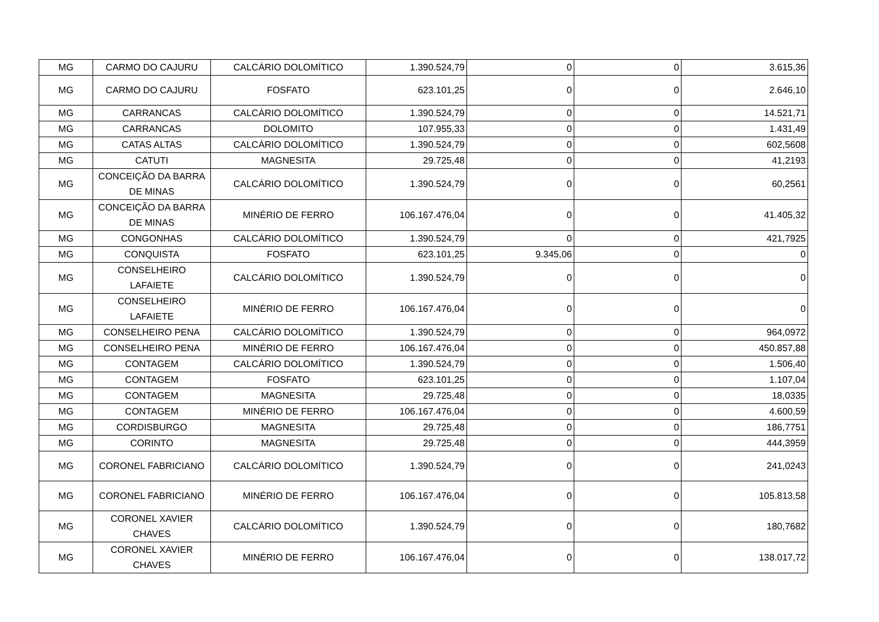| MG | CARMO DO CAJURU | CALCÁRIO DOLOMÍTICO | 1.390.524,79 | 0 | 0 | 3.615,36 |
| MG | CARMO DO CAJURU | FOSFATO | 623.101,25 | 0 | 0 | 2.646,10 |
| MG | CARRANCAS | CALCÁRIO DOLOMÍTICO | 1.390.524,79 | 0 | 0 | 14.521,71 |
| MG | CARRANCAS | DOLOMITO | 107.955,33 | 0 | 0 | 1.431,49 |
| MG | CATAS ALTAS | CALCÁRIO DOLOMÍTICO | 1.390.524,79 | 0 | 0 | 602,5608 |
| MG | CATUTI | MAGNESITA | 29.725,48 | 0 | 0 | 41,2193 |
| MG | CONCEIÇÃO DA BARRA DE MINAS | CALCÁRIO DOLOMÍTICO | 1.390.524,79 | 0 | 0 | 60,2561 |
| MG | CONCEIÇÃO DA BARRA DE MINAS | MINÉRIO DE FERRO | 106.167.476,04 | 0 | 0 | 41.405,32 |
| MG | CONGONHAS | CALCÁRIO DOLOMÍTICO | 1.390.524,79 | 0 | 0 | 421,7925 |
| MG | CONQUISTA | FOSFATO | 623.101,25 | 9.345,06 | 0 | 0 |
| MG | CONSELHEIRO LAFAIETE | CALCÁRIO DOLOMÍTICO | 1.390.524,79 | 0 | 0 | 0 |
| MG | CONSELHEIRO LAFAIETE | MINÉRIO DE FERRO | 106.167.476,04 | 0 | 0 | 0 |
| MG | CONSELHEIRO PENA | CALCÁRIO DOLOMÍTICO | 1.390.524,79 | 0 | 0 | 964,0972 |
| MG | CONSELHEIRO PENA | MINÉRIO DE FERRO | 106.167.476,04 | 0 | 0 | 450.857,88 |
| MG | CONTAGEM | CALCÁRIO DOLOMÍTICO | 1.390.524,79 | 0 | 0 | 1.506,40 |
| MG | CONTAGEM | FOSFATO | 623.101,25 | 0 | 0 | 1.107,04 |
| MG | CONTAGEM | MAGNESITA | 29.725,48 | 0 | 0 | 18,0335 |
| MG | CONTAGEM | MINÉRIO DE FERRO | 106.167.476,04 | 0 | 0 | 4.600,59 |
| MG | CORDISBURGO | MAGNESITA | 29.725,48 | 0 | 0 | 186,7751 |
| MG | CORINTO | MAGNESITA | 29.725,48 | 0 | 0 | 444,3959 |
| MG | CORONEL FABRICIANO | CALCÁRIO DOLOMÍTICO | 1.390.524,79 | 0 | 0 | 241,0243 |
| MG | CORONEL FABRICIANO | MINÉRIO DE FERRO | 106.167.476,04 | 0 | 0 | 105.813,58 |
| MG | CORONEL XAVIER CHAVES | CALCÁRIO DOLOMÍTICO | 1.390.524,79 | 0 | 0 | 180,7682 |
| MG | CORONEL XAVIER CHAVES | MINÉRIO DE FERRO | 106.167.476,04 | 0 | 0 | 138.017,72 |